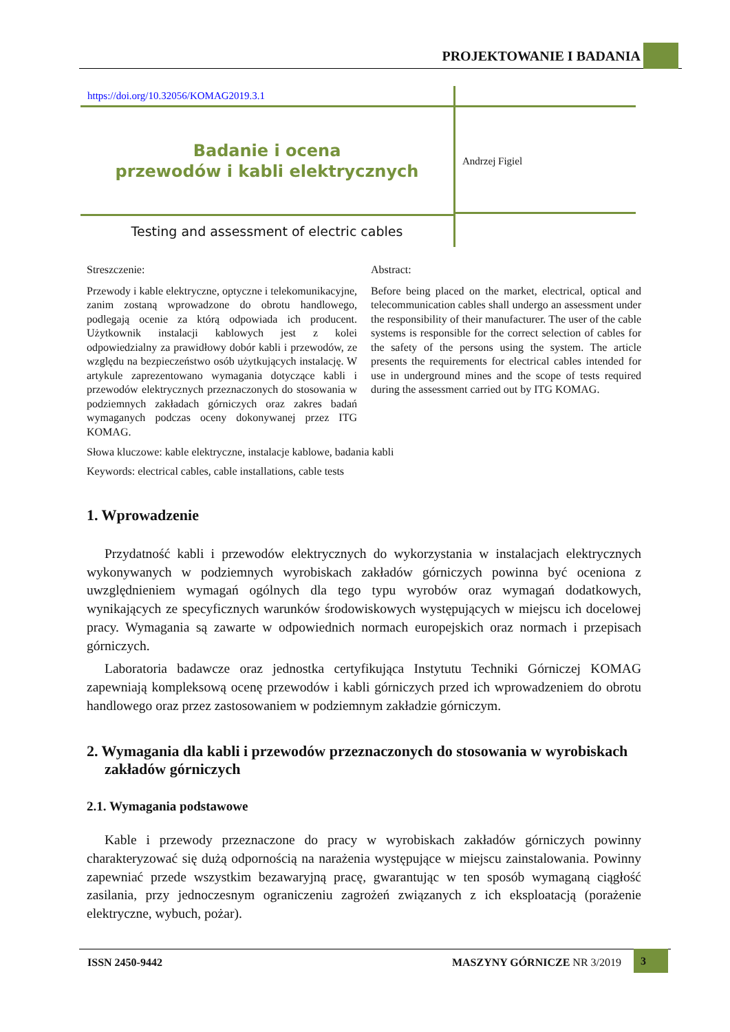PROJEKTOWANIE I BADANIA
https://doi.org/10.32056/KOMAG2019.3.1
Badanie i ocena
przewodów i kabli elektrycznych
Testing and assessment of electric cables
Andrzej Figiel
Streszczenie:
Przewody i kable elektryczne, optyczne i telekomunikacyjne, zanim zostaną wprowadzone do obrotu handlowego, podlegają ocenie za którą odpowiada ich producent. Użytkownik instalacji kablowych jest z kolei odpowiedzialny za prawidłowy dobór kabli i przewodów, ze względu na bezpieczeństwo osób użytkujących instalację. W artykule zaprezentowano wymagania dotyczące kabli i przewodów elektrycznych przeznaczonych do stosowania w podziemnych zakładach górniczych oraz zakres badań wymaganych podczas oceny dokonywanej przez ITG KOMAG.
Abstract:
Before being placed on the market, electrical, optical and telecommunication cables shall undergo an assessment under the responsibility of their manufacturer. The user of the cable systems is responsible for the correct selection of cables for the safety of the persons using the system. The article presents the requirements for electrical cables intended for use in underground mines and the scope of tests required during the assessment carried out by ITG KOMAG.
Słowa kluczowe: kable elektryczne, instalacje kablowe, badania kabli
Keywords: electrical cables, cable installations, cable tests
1. Wprowadzenie
Przydatność kabli i przewodów elektrycznych do wykorzystania w instalacjach elektrycznych wykonywanych w podziemnych wyrobiskach zakładów górniczych powinna być oceniona z uwzględnieniem wymagań ogólnych dla tego typu wyrobów oraz wymagań dodatkowych, wynikających ze specyficznych warunków środowiskowych występujących w miejscu ich docelowej pracy. Wymagania są zawarte w odpowiednich normach europejskich oraz normach i przepisach górniczych.
Laboratoria badawcze oraz jednostka certyfikująca Instytutu Techniki Górniczej KOMAG zapewniają kompleksową ocenę przewodów i kabli górniczych przed ich wprowadzeniem do obrotu handlowego oraz przez zastosowaniem w podziemnym zakładzie górniczym.
2. Wymagania dla kabli i przewodów przeznaczonych do stosowania w wyrobiskach zakładów górniczych
2.1. Wymagania podstawowe
Kable i przewody przeznaczone do pracy w wyrobiskach zakładów górniczych powinny charakteryzować się dużą odpornością na narażenia występujące w miejscu zainstalowania. Powinny zapewniać przede wszystkim bezawaryjną pracę, gwarantując w ten sposób wymaganą ciągłość zasilania, przy jednoczesnym ograniczeniu zagrożeń związanych z ich eksploatacją (porażenie elektryczne, wybuch, pożar).
ISSN 2450-9442 MASZYNY GÓRNICZE NR 3/2019 3